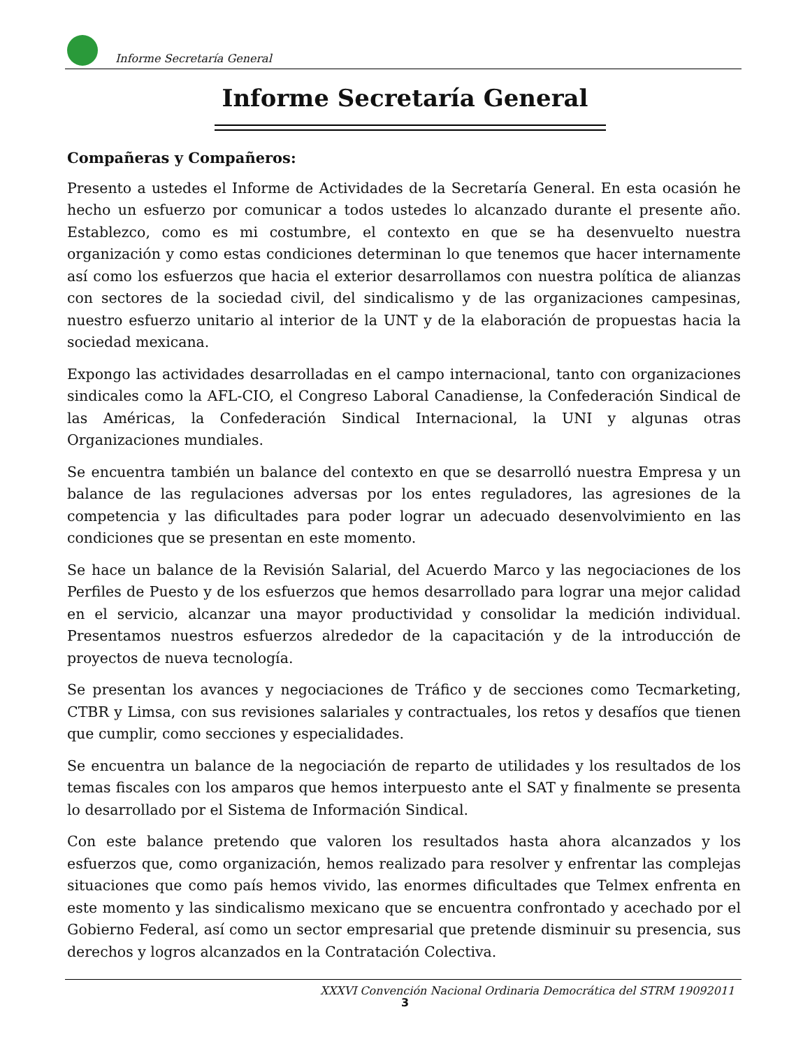Informe Secretaría General
Informe Secretaría General
Compañeras y Compañeros:
Presento a ustedes el Informe de Actividades de la Secretaría General. En esta ocasión he hecho un esfuerzo por comunicar a todos ustedes lo alcanzado durante el presente año. Establezco, como es mi costumbre, el contexto en que se ha desenvuelto nuestra organización y como estas condiciones determinan lo que tenemos que hacer internamente así como los esfuerzos que hacia el exterior desarrollamos con nuestra política de alianzas con sectores de la sociedad civil, del sindicalismo y de las organizaciones campesinas, nuestro esfuerzo unitario al interior de la UNT y de la elaboración de propuestas hacia la sociedad mexicana.
Expongo las actividades desarrolladas en el campo internacional, tanto con organizaciones sindicales como la AFL-CIO, el Congreso Laboral Canadiense, la Confederación Sindical de las Américas, la Confederación Sindical Internacional, la UNI y algunas otras Organizaciones mundiales.
Se encuentra también un balance del contexto en que se desarrolló nuestra Empresa y un balance de las regulaciones adversas por los entes reguladores, las agresiones de la competencia y las dificultades para poder lograr un adecuado desenvolvimiento en las condiciones que se presentan en este momento.
Se hace un balance de la Revisión Salarial, del Acuerdo Marco y las negociaciones de los Perfiles de Puesto y de los esfuerzos que hemos desarrollado para lograr una mejor calidad en el servicio, alcanzar una mayor productividad y consolidar la medición individual. Presentamos nuestros esfuerzos alrededor de la capacitación y de la introducción de proyectos de nueva tecnología.
Se presentan los avances y negociaciones de Tráfico y de secciones como Tecmarketing, CTBR y Limsa, con sus revisiones salariales y contractuales, los retos y desafíos que tienen que cumplir, como secciones y especialidades.
Se encuentra un balance de la negociación de reparto de utilidades y los resultados de los temas fiscales con los amparos que hemos interpuesto ante el SAT y finalmente se presenta lo desarrollado por el Sistema de Información Sindical.
Con este balance pretendo que valoren los resultados hasta ahora alcanzados y los esfuerzos que, como organización, hemos realizado para resolver y enfrentar las complejas situaciones que como país hemos vivido, las enormes dificultades que Telmex enfrenta en este momento y las sindicalismo mexicano que se encuentra confrontado y acechado por el Gobierno Federal, así como un sector empresarial que pretende disminuir su presencia, sus derechos y logros alcanzados en la Contratación Colectiva.
XXXVI Convención Nacional Ordinaria Democrática del STRM 19092011
3